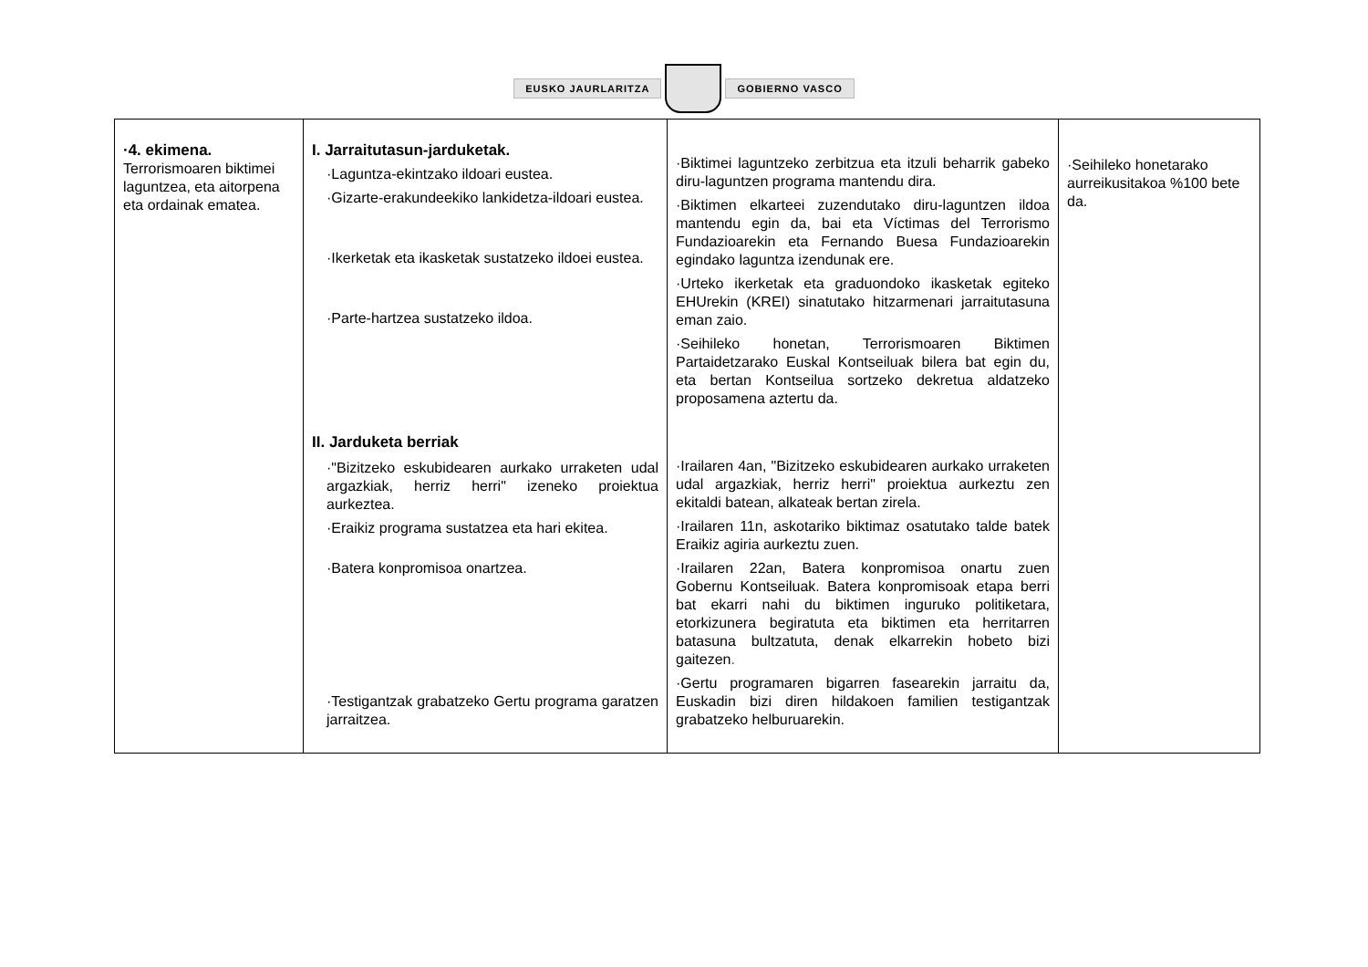EUSKO JAURLARITZA GOBIERNO VASCO
| ·4. ekimena. Terrorismoaren biktimei laguntzea, eta aitorpena eta ordainak ematea. | I. Jarraitutasun-jarduketak. ·Laguntza-ekintzako ildoari eustea. ·Gizarte-erakundeekiko lankidetza-ildoari eustea. ·Ikerketak eta ikasketak sustatzeko ildoei eustea. ·Parte-hartzea sustatzeko ildoa. II. Jarduketa berriak ·"Bizitzeko eskubidearen aurkako urraketen udal argazkiak, herriz herri" izeneko proiektua aurkeztea. ·Eraikiz programa sustatzea eta hari ekitea. ·Batera konpromisoa onartzea. ·Testigantzak grabatzeko Gertu programa garatzen jarraitzea. | ·Biktimei laguntzeko zerbitzua eta itzuli beharrik gabeko diru-laguntzen programa mantendu dira. ·Biktimen elkarteei zuzendutako diru-laguntzen ildoa mantendu egin da, bai eta Víctimas del Terrorismo Fundazioarekin eta Fernando Buesa Fundazioarekin egindako laguntza izendunak ere. ·Urteko ikerketak eta graduondoko ikasketak egiteko EHUrekin (KREI) sinatutako hitzarmenari jarraitutasuna eman zaio. ·Seihileko honetan, Terrorismoaren Biktimen Partaidetzarako Euskal Kontseiluak bilera bat egin du, eta bertan Kontseilua sortzeko dekretua aldatzeko proposamena aztertu da. ·Irailaren 4an, "Bizitzeko eskubidearen aurkako urraketen udal argazkiak, herriz herri" proiektua aurkeztu zen ekitaldi batean, alkateak bertan zirela. ·Irailaren 11n, askotariko biktimaz osatutako talde batek Eraikiz agiria aurkeztu zuen. ·Irailaren 22an, Batera konpromisoa onartu zuen Gobernu Kontseiluak. Batera konpromisoak etapa berri bat ekarri nahi du biktimen inguruko politiketara, etorkizunera begiratuta eta biktimen eta herritarren batasuna bultzatuta, denak elkarrekin hobeto bizi gaitezen . ·Gertu programaren bigarren fasearekin jarraitu da, Euskadin bizi diren hildakoen familien testigantzak grabatzeko helburuarekin. | ·Seihileko honetarako aurreikusitakoa %100 bete da. |